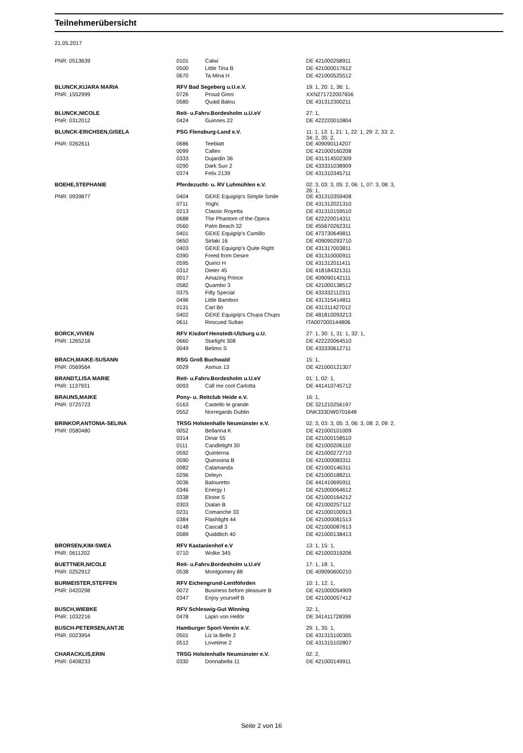Teilnehmerübersicht
21.05.2017
| PNR: 0513639 | 0101 | Calwi | DE 421000258911 |
| | 0500 | Little Tina B | DE 421000017612 |
| | 0670 | Ta Mina H | DE 421000525512 |
| BLUNCK,KIJARA MARIA | RFV Bad Segeberg u.U.e.V. | | 19: 1, 20: 1, 36: 1, |
| PNR: 1552999 | 0726 | Proud Ginni | XXN271722007656 |
| | 0580 | Quaid Balou | DE 431312300211 |
| BLUNCK,NICOLE | Reit- u.Fahrv.Bordesholm u.U.eV | | 27: 1, |
| PNR: 0312012 | 0424 | Guinnes 22 | DE 422220010804 |
| BLUNCK-ERICHSEN,GISELA | PSG Flensburg-Land e.V. | | 11: 1, 13: 1, 21: 1, 22: 1, 29: 2, 33: 2, 34: 2, 35: 2, |
| PNR: 0262611 | 0686 | Teeblatt | DE 409090114207 |
| | 0099 | Callen | DE 421000160208 |
| | 0333 | Dujardin 36 | DE 431314502309 |
| | 0290 | Dark Sun 2 | DE 433331038909 |
| | 0374 | Felix 2139 | DE 431310345711 |
| BOEHE,STEPHANIE | Pferdezucht- u. RV Luhmühlen e.V. | | 02: 3, 03: 3, 05: 2, 06: 1, 07: 3, 08: 3, 26: 1, |
| PNR: 0939877 | 0404 | GEKE Equigrip's Simple Smile | DE 431310359408 |
| | 0711 | Yoghi | DE 431312021310 |
| | 0213 | Classic Royetta | DE 431310159510 |
| | 0688 | The Phantom of the Opera | DE 422220014311 |
| | 0560 | Palm Beach 32 | DE 455670262311 |
| | 0401 | GEKE Equigrip's Camillo | DE 473730649811 |
| | 0650 | Sirtaki 16 | DE 409090293710 |
| | 0403 | GEKE Equigrip's Quite Right | DE 431317003811 |
| | 0390 | Freed from Desire | DE 431310000911 |
| | 0595 | Quirici H | DE 431312011411 |
| | 0312 | Dieter 45 | DE 418184321311 |
| | 0017 | Amazing Prince | DE 409090142111 |
| | 0582 | Quambo 3 | DE 421000138512 |
| | 0375 | Fifty Special | DE 433332112311 |
| | 0496 | Little Bamboo | DE 431315414811 |
| | 0131 | Carl Bö | DE 431311427012 |
| | 0402 | GEKE Equigrip's Chupa Chups | DE 481810093213 |
| | 0611 | Rescued Sultan | ITA007000144806 |
| BORCK,VIVIEN | RFV Kisdorf Henstedt-Ulzburg u.U. | | 27: 1, 30: 1, 31: 1, 32: 1, |
| PNR: 1265218 | 0660 | Starlight 308 | DE 422220064510 |
| | 0049 | Belimo S | DE 433330612711 |
| BRACH,MAIKE-SUSANN | RSG Groß Buchwald | | 15: 1, |
| PNR: 0569564 | 0029 | Asmus 13 | DE 421000121307 |
| BRANDT,LISA MARIE | Reit- u.Fahrv.Bordesholm u.U.eV | | 01: 1, 02: 1, |
| PNR: 1137931 | 0093 | Call me cool Carlotta | DE 441410745712 |
| BRAUNS,MAIKE | Pony- u. Reitclub Heide e.V. | | 16: 1, |
| PNR: 0725723 | 0163 | Castello le grande | DE 321210256197 |
| | 0552 | Norregards Dublin | DNK333DW0701648 |
| BRINKOP,ANTONIA-SELINA | TRSG Holstenhalle Neumünster e.V. | | 02: 3, 03: 3, 05: 3, 06: 3, 08: 2, 09: 2, |
| PNR: 0580480 | 0052 | Bellarina K | DE 421000101009 |
| | 0314 | Dinar 55 | DE 421000158510 |
| | 0111 | Candlelight 30 | DE 421000206110 |
| | 0592 | Quinterna | DE 421000272710 |
| | 0590 | Quinssina B | DE 421000083311 |
| | 0082 | Calamanda | DE 421000146311 |
| | 0296 | Deleyn | DE 421000188211 |
| | 0036 | Balouretto | DE 441410695911 |
| | 0346 | Energy I | DE 421000064612 |
| | 0338 | Eloise S | DE 421000164212 |
| | 0303 | Dialan B | DE 421000257112 |
| | 0231 | Comanche 33 | DE 421000100913 |
| | 0384 | Flashlight 44 | DE 421000081513 |
| | 0148 | Cascall 3 | DE 421000087613 |
| | 0589 | Quidditch 40 | DE 421000138413 |
| BRORSEN,KIM-SWEA | RFV Kastanienhof e.V | | 13: 1, 15: 1, |
| PNR: 0611202 | 0710 | Wolke 345 | DE 421000319206 |
| BUETTNER,NICOLE | Reit- u.Fahrv.Bordesholm u.U.eV | | 17: 1, 18: 1, |
| PNR: 0252912 | 0538 | Montgomery 88 | DE 409090600210 |
| BURMEISTER,STEFFEN | RFV Eichengrund-Lentföhrden | | 10: 1, 12: 1, |
| PNR: 0420298 | 0072 | Business before pleasure B | DE 421000054909 |
| | 0347 | Enjoy yourself B | DE 421000057412 |
| BUSCH,WIEBKE | RFV Schleswig-Gut Winning | | 32: 1, |
| PNR: 1032216 | 0478 | Lapin von Hellör | DE 341411728399 |
| BUSCH-PETERSEN,ANTJE | Hamburger Sport-Verein e.V. | | 29: 1, 35: 1, |
| PNR: 0023954 | 0501 | Liz la Belle 2 | DE 431315100305 |
| | 0512 | Lovetime 2 | DE 431315102807 |
| CHARACKLIS,ERIN | TRSG Holstenhalle Neumünster e.V. | | 02: 2, |
| PNR: 0408233 | 0330 | Donnabella 11 | DE 421000149911 |
Seite 2 von 16